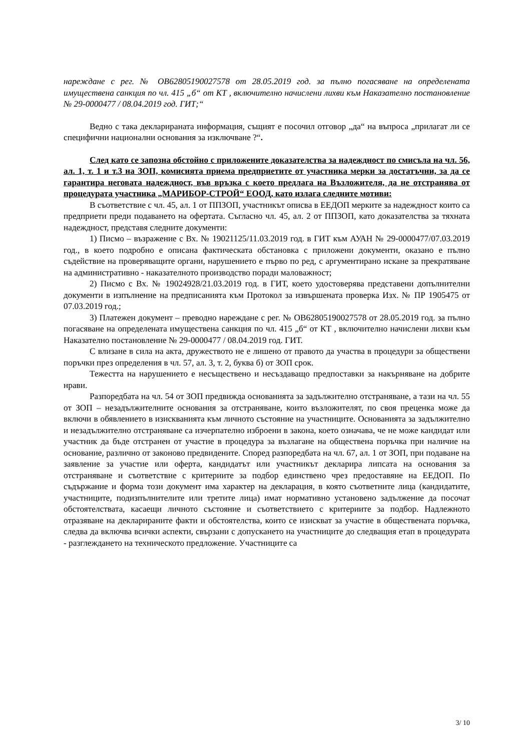нареждане с рег. № OB62805190027578 от 28.05.2019 год. за пълно погасяване на определената имуществена санкция по чл. 415 „б“ от КТ , включително начислени лихви към Наказателно постановление № 29-0000477 / 08.04.2019 год. ГИТ;“
Ведно с така декларираната информация, същият е посочил отговор „да“ на въпроса „прилагат ли се специфични национални основания за изключване ?“.
След като се запозна обстойно с приложените доказателства за надеждност по смисъла на чл. 56, ал. 1, т. 1 и т.3 на ЗОП, комисията приема предприетите от участника мерки за достатъчни, за да се гарантира неговата надеждност, във връзка с което предлага на Възложителя, да не отстранява от процедурата участника „МАРИБОР-СТРОЙ“ ЕООД, като излага следните мотиви:
В съответствие с чл. 45, ал. 1 от ППЗОП, участникът описва в ЕЕДОП мерките за надеждност които са предприети преди подаването на офертата. Съгласно чл. 45, ал. 2 от ППЗОП, като доказателства за тяхната надеждност, представя следните документи:
1) Писмо – възражение с Вх. № 19021125/11.03.2019 год. в ГИТ към АУАН № 29-0000477/07.03.2019 год., в което подробно е описана фактическата обстановка с приложени документи, оказано е пълно съдействие на проверяващите органи, нарушението е първо по ред, с аргументирано искане за прекратяване на административно - наказателното производство поради маловажност;
2) Писмо с Вх. № 19024928/21.03.2019 год. в ГИТ, което удостоверява представени допълнителни документи в изпълнение на предписанията към Протокол за извършената проверка Изх. № ПР 1905475 от 07.03.2019 год.;
3) Платежен документ – преводно нареждане с рег. № OB62805190027578 от 28.05.2019 год. за пълно погасяване на определената имуществена санкция по чл. 415 „б“ от КТ , включително начислени лихви към Наказателно постановление № 29-0000477 / 08.04.2019 год. ГИТ.
С влизане в сила на акта, дружеството не е лишено от правото да участва в процедури за обществени поръчки през определения в чл. 57, ал. 3, т. 2, буква б) от ЗОП срок.
Тежестта на нарушението е несъществено и несъздаващо предпоставки за накърняване на добрите нрави.
Разпоредбата на чл. 54 от ЗОП предвижда основанията за задължително отстраняване, а тази на чл. 55 от ЗОП – незадължителните основания за отстраняване, които възложителят, по своя преценка може да включи в обявлението в изискванията към личното състояние на участниците. Основанията за задължително и незадължително отстраняване са изчерпателно изброени в закона, което означава, че не може кандидат или участник да бъде отстранен от участие в процедура за възлагане на обществена поръчка при наличие на основание, различно от законово предвидените. Според разпоредбата на чл. 67, ал. 1 от ЗОП, при подаване на заявление за участие или оферта, кандидатът или участникът декларира липсата на основания за отстраняване и съответствие с критериите за подбор единствено чрез предоставяне на ЕЕДОП. По съдържание и форма този документ има характер на декларация, в която съответните лица (кандидатите, участниците, подизпълнителите или третите лица) имат нормативно установено задължение да посочат обстоятелствата, касаещи личното състояние и съответствието с критериите за подбор. Надлежното отразяване на декларираните факти и обстоятелства, които се изискват за участие в обществената поръчка, следва да включва всички аспекти, свързани с допускането на участниците до следващия етап в процедурата - разглеждането на техническото предложение. Участниците са
3/ 10